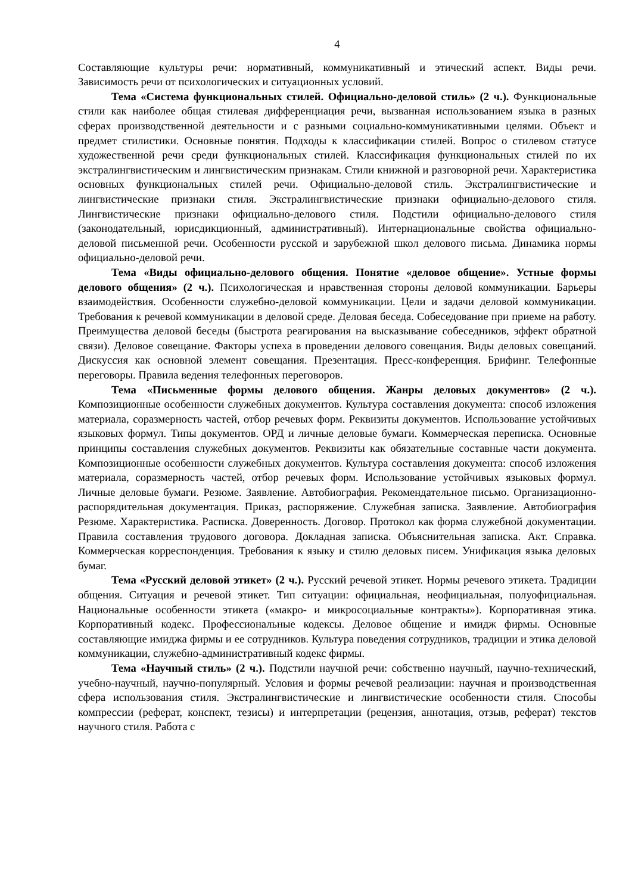4
Составляющие культуры речи: нормативный, коммуникативный и этический аспект. Виды речи. Зависимость речи от психологических и ситуационных условий.
Тема «Система функциональных стилей. Официально-деловой стиль» (2 ч.). Функциональные стили как наиболее общая стилевая дифференциация речи, вызванная использованием языка в разных сферах производственной деятельности и с разными социально-коммуникативными целями. Объект и предмет стилистики. Основные понятия. Подходы к классификации стилей. Вопрос о стилевом статусе художественной речи среди функциональных стилей. Классификация функциональных стилей по их экстралингвистическим и лингвистическим признакам. Стили книжной и разговорной речи. Характеристика основных функциональных стилей речи. Официально-деловой стиль. Экстралингвистические и лингвистические признаки стиля. Экстралингвистические признаки официально-делового стиля. Лингвистические признаки официально-делового стиля. Подстили официально-делового стиля (законодательный, юрисдикционный, административный). Интернациональные свойства официально-деловой письменной речи. Особенности русской и зарубежной школ делового письма. Динамика нормы официально-деловой речи.
Тема «Виды официально-делового общения. Понятие «деловое общение». Устные формы делового общения» (2 ч.). Психологическая и нравственная стороны деловой коммуникации. Барьеры взаимодействия. Особенности служебно-деловой коммуникации. Цели и задачи деловой коммуникации. Требования к речевой коммуникации в деловой среде. Деловая беседа. Собеседование при приеме на работу. Преимущества деловой беседы (быстрота реагирования на высказывание собеседников, эффект обратной связи). Деловое совещание. Факторы успеха в проведении делового совещания. Виды деловых совещаний. Дискуссия как основной элемент совещания. Презентация. Пресс-конференция. Брифинг. Телефонные переговоры. Правила ведения телефонных переговоров.
Тема «Письменные формы делового общения. Жанры деловых документов» (2 ч.). Композиционные особенности служебных документов. Культура составления документа: способ изложения материала, соразмерность частей, отбор речевых форм. Реквизиты документов. Использование устойчивых языковых формул. Типы документов. ОРД и личные деловые бумаги. Коммерческая переписка. Основные принципы составления служебных документов. Реквизиты как обязательные составные части документа. Композиционные особенности служебных документов. Культура составления документа: способ изложения материала, соразмерность частей, отбор речевых форм. Использование устойчивых языковых формул. Личные деловые бумаги. Резюме. Заявление. Автобиография. Рекомендательное письмо. Организационно-распорядительная документация. Приказ, распоряжение. Служебная записка. Заявление. Автобиография Резюме. Характеристика. Расписка. Доверенность. Договор. Протокол как форма служебной документации. Правила составления трудового договора. Докладная записка. Объяснительная записка. Акт. Справка. Коммерческая корреспонденция. Требования к языку и стилю деловых писем. Унификация языка деловых бумаг.
Тема «Русский деловой этикет» (2 ч.). Русский речевой этикет. Нормы речевого этикета. Традиции общения. Ситуация и речевой этикет. Тип ситуации: официальная, неофициальная, полуофициальная. Национальные особенности этикета («макро- и микросоциальные контракты»). Корпоративная этика. Корпоративный кодекс. Профессиональные кодексы. Деловое общение и имидж фирмы. Основные составляющие имиджа фирмы и ее сотрудников. Культура поведения сотрудников, традиции и этика деловой коммуникации, служебно-административный кодекс фирмы.
Тема «Научный стиль» (2 ч.). Подстили научной речи: собственно научный, научно-технический, учебно-научный, научно-популярный. Условия и формы речевой реализации: научная и производственная сфера использования стиля. Экстралингвистические и лингвистические особенности стиля. Способы компрессии (реферат, конспект, тезисы) и интерпретации (рецензия, аннотация, отзыв, реферат) текстов научного стиля. Работа с